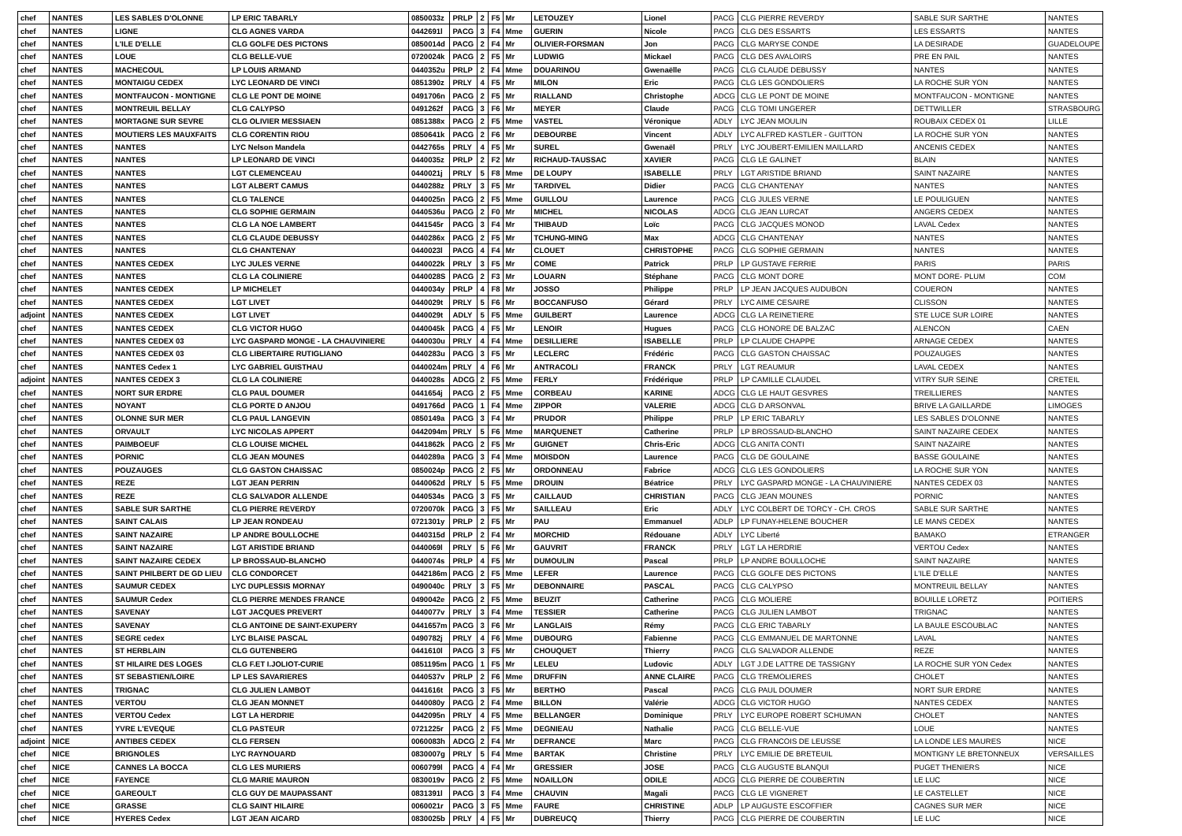| chef | NANTES | LES SABLES D'OLONNE | LP ERIC TABARLY | 0850033z | PRLP | 2 | F5 | Mr | LETOUZEY | Lionel | PACG | CLG PIERRE REVERDY | SABLE SUR SARTHE | NANTES |
| chef | NANTES | LIGNE | CLG AGNES VARDA | 0442691l | PACG | 3 | F4 | Mme | GUERIN | Nicole | PACG | CLG DES ESSARTS | LES ESSARTS | NANTES |
| chef | NANTES | L'ILE D'ELLE | CLG GOLFE DES PICTONS | 0850014d | PACG | 2 | F4 | Mr | OLIVIER-FORSMAN | Jon | PACG | CLG MARYSE CONDE | LA DESIRADE | GUADELOUPE |
| chef | NANTES | LOUE | CLG BELLE-VUE | 0720024k | PACG | 2 | F5 | Mr | LUDWIG | Mickael | PACG | CLG DES AVALOIRS | PRE EN PAIL | NANTES |
| chef | NANTES | MACHECOUL | LP LOUIS ARMAND | 0440352u | PRLP | 2 | F4 | Mme | DOUARINOU | Gwenaëlle | PACG | CLG CLAUDE DEBUSSY | NANTES | NANTES |
| chef | NANTES | MONTAIGU CEDEX | LYC LEONARD DE VINCI | 0851390z | PRLY | 4 | F5 | Mr | MILON | Eric | PACG | CLG LES GONDOLIERS | LA ROCHE SUR YON | NANTES |
| chef | NANTES | MONTFAUCON - MONTIGNE | CLG LE PONT DE MOINE | 0491706n | PACG | 2 | F5 | Mr | RIALLAND | Christophe | ADCG | CLG LE PONT DE MOINE | MONTFAUCON - MONTIGNE | NANTES |
| chef | NANTES | MONTREUIL BELLAY | CLG CALYPSO | 0491262f | PACG | 3 | F6 | Mr | MEYER | Claude | PACG | CLG TOMI UNGERER | DETTWILLER | STRASBOURG |
| chef | NANTES | MORTAGNE SUR SEVRE | CLG OLIVIER MESSIAEN | 0851388x | PACG | 2 | F5 | Mme | VASTEL | Véronique | ADLY | LYC JEAN MOULIN | ROUBAIX CEDEX 01 | LILLE |
| chef | NANTES | MOUTIERS LES MAUXFAITS | CLG CORENTIN RIOU | 0850641k | PACG | 2 | F6 | Mr | DEBOURBE | Vincent | ADLY | LYC ALFRED KASTLER - GUITTON | LA ROCHE SUR YON | NANTES |
| chef | NANTES | NANTES | LYC Nelson Mandela | 0442765s | PRLY | 4 | F5 | Mr | SUREL | Gwenaël | PRLY | LYC JOUBERT-EMILIEN MAILLARD | ANCENIS CEDEX | NANTES |
| chef | NANTES | NANTES | LP LEONARD DE VINCI | 0440035z | PRLP | 2 | F2 | Mr | RICHAUD-TAUSSAC | XAVIER | PACG | CLG LE GALINET | BLAIN | NANTES |
| chef | NANTES | NANTES | LGT CLEMENCEAU | 0440021j | PRLY | 5 | F8 | Mme | DE LOUPY | ISABELLE | PRLY | LGT ARISTIDE BRIAND | SAINT NAZAIRE | NANTES |
| chef | NANTES | NANTES | LGT ALBERT CAMUS | 0440288z | PRLY | 3 | F5 | Mr | TARDIVEL | Didier | PACG | CLG CHANTENAY | NANTES | NANTES |
| chef | NANTES | NANTES | CLG TALENCE | 0440025n | PACG | 2 | F5 | Mme | GUILLOU | Laurence | PACG | CLG JULES VERNE | LE POULIGUEN | NANTES |
| chef | NANTES | NANTES | CLG SOPHIE GERMAIN | 0440536u | PACG | 2 | F0 | Mr | MICHEL | NICOLAS | ADCG | CLG JEAN LURCAT | ANGERS CEDEX | NANTES |
| chef | NANTES | NANTES | CLG LA NOE LAMBERT | 0441545r | PACG | 3 | F4 | Mr | THIBAUD | Loïc | PACG | CLG JACQUES MONOD | LAVAL Cedex | NANTES |
| chef | NANTES | NANTES | CLG CLAUDE DEBUSSY | 0440286x | PACG | 2 | F5 | Mr | TCHUNG-MING | Max | ADCG | CLG CHANTENAY | NANTES | NANTES |
| chef | NANTES | NANTES | CLG CHANTENAY | 0440023l | PACG | 4 | F4 | Mr | CLOUET | CHRISTOPHE | PACG | CLG SOPHIE GERMAIN | NANTES | NANTES |
| chef | NANTES | NANTES CEDEX | LYC JULES VERNE | 0440022k | PRLY | 3 | F5 | Mr | COME | Patrick | PRLP | LP GUSTAVE FERRIE | PARIS | PARIS |
| chef | NANTES | NANTES | CLG LA COLINIERE | 0440028S | PACG | 2 | F3 | Mr | LOUARN | Stéphane | PACG | CLG MONT DORE | MONT DORE- PLUM | COM |
| chef | NANTES | NANTES CEDEX | LP MICHELET | 0440034y | PRLP | 4 | F8 | Mr | JOSSO | Philippe | PRLP | LP JEAN JACQUES AUDUBON | COUERON | NANTES |
| chef | NANTES | NANTES CEDEX | LGT LIVET | 0440029t | PRLY | 5 | F6 | Mr | BOCCANFUSO | Gérard | PRLY | LYC AIME CESAIRE | CLISSON | NANTES |
| adjoint | NANTES | NANTES CEDEX | LGT LIVET | 0440029t | ADLY | 5 | F5 | Mme | GUILBERT | Laurence | ADCG | CLG LA REINETIERE | STE LUCE SUR LOIRE | NANTES |
| chef | NANTES | NANTES CEDEX | CLG VICTOR HUGO | 0440045k | PACG | 4 | F5 | Mr | LENOIR | Hugues | PACG | CLG HONORE DE BALZAC | ALENCON | CAEN |
| chef | NANTES | NANTES CEDEX 03 | LYC GASPARD MONGE - LA CHAUVINIERE | 0440030u | PRLY | 4 | F4 | Mme | DESILLIERE | ISABELLE | PRLP | LP CLAUDE CHAPPE | ARNAGE CEDEX | NANTES |
| chef | NANTES | NANTES CEDEX 03 | CLG LIBERTAIRE RUTIGLIANO | 0440283u | PACG | 3 | F5 | Mr | LECLERC | Frédéric | PACG | CLG GASTON CHAISSAC | POUZAUGES | NANTES |
| chef | NANTES | NANTES Cedex 1 | LYC GABRIEL GUISTHAU | 0440024m | PRLY | 4 | F6 | Mr | ANTRACOLI | FRANCK | PRLY | LGT REAUMUR | LAVAL CEDEX | NANTES |
| adjoint | NANTES | NANTES CEDEX 3 | CLG LA COLINIERE | 0440028s | ADCG | 2 | F5 | Mme | FERLY | Frédérique | PRLP | LP CAMILLE CLAUDEL | VITRY SUR SEINE | CRETEIL |
| chef | NANTES | NORT SUR ERDRE | CLG PAUL DOUMER | 0441654j | PACG | 2 | F5 | Mme | CORBEAU | KARINE | ADCG | CLG LE HAUT GESVRES | TREILLIERES | NANTES |
| chef | NANTES | NOYANT | CLG PORTE D ANJOU | 0491766d | PACG | 1 | F4 | Mme | ZIPPOR | VALERIE | ADCG | CLG D ARSONVAL | BRIVE LA GAILLARDE | LIMOGES |
| chef | NANTES | OLONNE SUR MER | CLG PAUL LANGEVIN | 0850149a | PACG | 3 | F4 | Mr | PRUDOR | Philippe | PRLP | LP ERIC TABARLY | LES SABLES D'OLONNE | NANTES |
| chef | NANTES | ORVAULT | LYC NICOLAS APPERT | 0442094m | PRLY | 5 | F6 | Mme | MARQUENET | Catherine | PRLP | LP BROSSAUD-BLANCHO | SAINT NAZAIRE CEDEX | NANTES |
| chef | NANTES | PAIMBOEUF | CLG LOUISE MICHEL | 0441862k | PACG | 2 | F5 | Mr | GUIGNET | Chris-Eric | ADCG | CLG ANITA CONTI | SAINT NAZAIRE | NANTES |
| chef | NANTES | PORNIC | CLG JEAN MOUNES | 0440289a | PACG | 3 | F4 | Mme | MOISDON | Laurence | PACG | CLG DE GOULAINE | BASSE GOULAINE | NANTES |
| chef | NANTES | POUZAUGES | CLG GASTON CHAISSAC | 0850024p | PACG | 2 | F5 | Mr | ORDONNEAU | Fabrice | ADCG | CLG LES GONDOLIERS | LA ROCHE SUR YON | NANTES |
| chef | NANTES | REZE | LGT JEAN PERRIN | 0440062d | PRLY | 5 | F5 | Mme | DROUIN | Béatrice | PRLY | LYC GASPARD MONGE - LA CHAUVINIERE | NANTES CEDEX 03 | NANTES |
| chef | NANTES | REZE | CLG SALVADOR ALLENDE | 0440534s | PACG | 3 | F5 | Mr | CAILLAUD | CHRISTIAN | PACG | CLG JEAN MOUNES | PORNIC | NANTES |
| chef | NANTES | SABLE SUR SARTHE | CLG PIERRE REVERDY | 0720070k | PACG | 3 | F5 | Mr | SAILLEAU | Eric | ADLY | LYC COLBERT DE TORCY - CH. CROS | SABLE SUR SARTHE | NANTES |
| chef | NANTES | SAINT CALAIS | LP JEAN RONDEAU | 0721301y | PRLP | 2 | F5 | Mr | PAU | Emmanuel | ADLP | LP FUNAY-HELENE BOUCHER | LE MANS CEDEX | NANTES |
| chef | NANTES | SAINT NAZAIRE | LP ANDRE BOULLOCHE | 0440315d | PRLP | 2 | F4 | Mr | MORCHID | Rédouane | ADLY | LYC Liberté | BAMAKO | ETRANGER |
| chef | NANTES | SAINT NAZAIRE | LGT ARISTIDE BRIAND | 0440069l | PRLY | 5 | F6 | Mr | GAUVRIT | FRANCK | PRLY | LGT LA HERDRIE | VERTOU Cedex | NANTES |
| chef | NANTES | SAINT NAZAIRE CEDEX | LP BROSSAUD-BLANCHO | 0440074s | PRLP | 4 | F5 | Mr | DUMOULIN | Pascal | PRLP | LP ANDRE BOULLOCHE | SAINT NAZAIRE | NANTES |
| chef | NANTES | SAINT PHILBERT DE GD LIEU | CLG CONDORCET | 0442186m | PACG | 2 | F5 | Mme | LEFER | Laurence | PACG | CLG GOLFE DES PICTONS | L'ILE D'ELLE | NANTES |
| chef | NANTES | SAUMUR CEDEX | LYC DUPLESSIS MORNAY | 0490040c | PRLY | 3 | F5 | Mr | DEBONNAIRE | PASCAL | PACG | CLG CALYPSO | MONTREUIL BELLAY | NANTES |
| chef | NANTES | SAUMUR Cedex | CLG PIERRE MENDES FRANCE | 0490042e | PACG | 2 | F5 | Mme | BEUZIT | Catherine | PACG | CLG MOLIERE | BOUILLE LORETZ | POITIERS |
| chef | NANTES | SAVENAY | LGT JACQUES PREVERT | 0440077v | PRLY | 3 | F4 | Mme | TESSIER | Catherine | PACG | CLG JULIEN LAMBOT | TRIGNAC | NANTES |
| chef | NANTES | SAVENAY | CLG ANTOINE DE SAINT-EXUPERY | 0441657m | PACG | 3 | F6 | Mr | LANGLAIS | Rémy | PACG | CLG ERIC TABARLY | LA BAULE ESCOUBLAC | NANTES |
| chef | NANTES | SEGRE cedex | LYC BLAISE PASCAL | 0490782j | PRLY | 4 | F6 | Mme | DUBOURG | Fabienne | PACG | CLG EMMANUEL DE MARTONNE | LAVAL | NANTES |
| chef | NANTES | ST HERBLAIN | CLG GUTENBERG | 0441610l | PACG | 3 | F5 | Mr | CHOUQUET | Thierry | PACG | CLG SALVADOR ALLENDE | REZE | NANTES |
| chef | NANTES | ST HILAIRE DES LOGES | CLG F.ET I.JOLIOT-CURIE | 0851195m | PACG | 1 | F5 | Mr | LELEU | Ludovic | ADLY | LGT J.DE LATTRE DE TASSIGNY | LA ROCHE SUR YON Cedex | NANTES |
| chef | NANTES | ST SEBASTIEN/LOIRE | LP LES SAVARIERES | 0440537v | PRLP | 2 | F6 | Mme | DRUFFIN | ANNE CLAIRE | PACG | CLG TREMOLIERES | CHOLET | NANTES |
| chef | NANTES | TRIGNAC | CLG JULIEN LAMBOT | 0441616t | PACG | 3 | F5 | Mr | BERTHO | Pascal | PACG | CLG PAUL DOUMER | NORT SUR ERDRE | NANTES |
| chef | NANTES | VERTOU | CLG JEAN MONNET | 0440080y | PACG | 2 | F4 | Mme | BILLON | Valérie | ADCG | CLG VICTOR HUGO | NANTES CEDEX | NANTES |
| chef | NANTES | VERTOU Cedex | LGT LA HERDRIE | 0442095n | PRLY | 4 | F5 | Mme | BELLANGER | Dominique | PRLY | LYC EUROPE ROBERT SCHUMAN | CHOLET | NANTES |
| chef | NANTES | YVRE L'EVEQUE | CLG PASTEUR | 0721225r | PACG | 2 | F5 | Mme | DEGNIEAU | Nathalie | PACG | CLG BELLE-VUE | LOUE | NANTES |
| adjoint | NICE | ANTIBES CEDEX | CLG FERSEN | 0060083h | ADCG | 2 | F4 | Mr | DEFRANCE | Marc | PACG | CLG FRANCOIS DE LEUSSE | LA LONDE LES MAURES | NICE |
| chef | NICE | BRIGNOLES | LYC RAYNOUARD | 0830007g | PRLY | 5 | F4 | Mme | BARTAK | Christine | PRLY | LYC EMILIE DE BRETEUIL | MONTIGNY LE BRETONNEUX | VERSAILLES |
| chef | NICE | CANNES LA BOCCA | CLG LES MURIERS | 0060799l | PACG | 4 | F4 | Mr | GRESSIER | JOSE | PACG | CLG AUGUSTE BLANQUI | PUGET THENIERS | NICE |
| chef | NICE | FAYENCE | CLG MARIE MAURON | 0830019v | PACG | 2 | F5 | Mme | NOAILLON | ODILE | ADCG | CLG PIERRE DE COUBERTIN | LE LUC | NICE |
| chef | NICE | GAREOULT | CLG GUY DE MAUPASSANT | 0831391l | PACG | 3 | F4 | Mme | CHAUVIN | Magali | PACG | CLG LE VIGNERET | LE CASTELLET | NICE |
| chef | NICE | GRASSE | CLG SAINT HILAIRE | 0060021r | PACG | 3 | F5 | Mme | FAURE | CHRISTINE | ADLP | LP AUGUSTE ESCOFFIER | CAGNES SUR MER | NICE |
| chef | NICE | HYERES Cedex | LGT JEAN AICARD | 0830025b | PRLY | 4 | F5 | Mr | DUBREUCQ | Thierry | PACG | CLG PIERRE DE COUBERTIN | LE LUC | NICE |